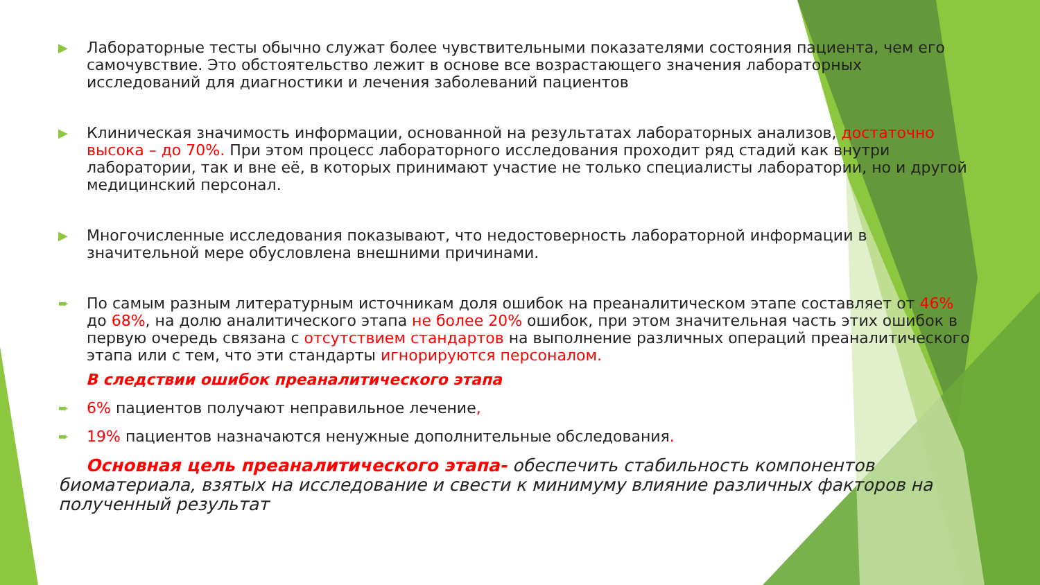▶
Лабораторные тесты обычно служат более чувствительными показателями состояния пациента, чем его самочувствие. Это обстоятельство лежит в основе все возрастающего значения лабораторных исследований для диагностики и лечения заболеваний пациентов
▶
Клиническая значимость информации, основанной на результатах лабораторных анализов, достаточно высока – до 70%. При этом процесс лабораторного исследования проходит ряд стадий как внутри лаборатории, так и вне её, в которых принимают участие не только специалисты лаборатории, но и другой медицинский персонал.
▶
Многочисленные исследования показывают, что недостоверность лабораторной информации в значительной мере обусловлена внешними причинами.
➨
По самым разным литературным источникам доля ошибок на преаналитическом этапе составляет от 46% до 68%, на долю аналитического этапа не более 20% ошибок, при этом значительная часть этих ошибок в первую очередь связана с отсутствием стандартов на выполнение различных операций преаналитического этапа или с тем, что эти стандарты игнорируются персоналом.
В следствии ошибок преаналитического этапа
➨
6% пациентов получают неправильное лечение,
➨
19% пациентов назначаются ненужные дополнительные обследования.
Основная цель преаналитического этапа- обеспечить стабильность компонентов биоматериала, взятых на исследование и свести к минимуму влияние различных факторов на полученный результат